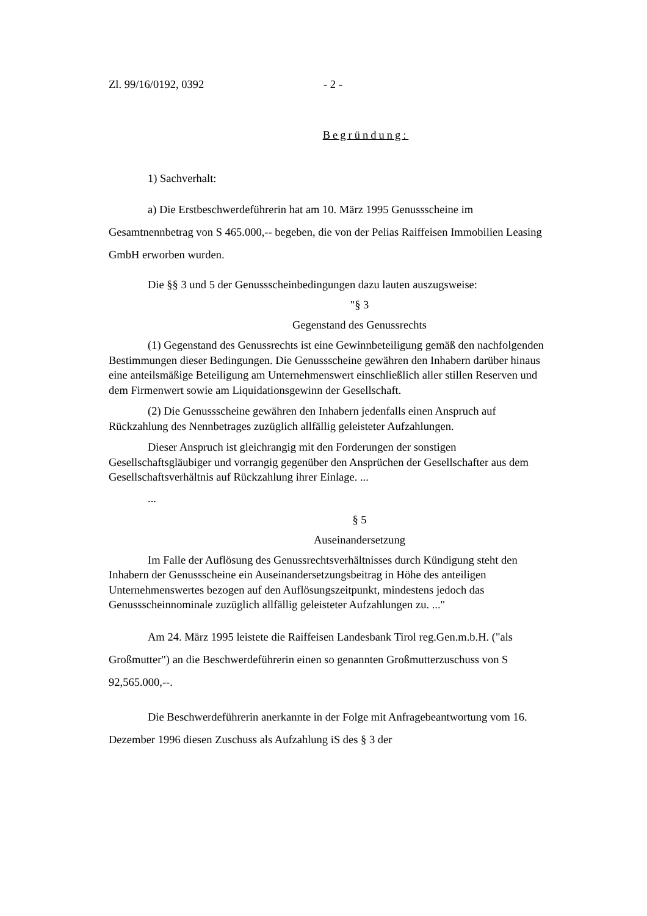Zl. 99/16/0192, 0392 - 2 -
Begründung:
1) Sachverhalt:
a) Die Erstbeschwerdeführerin hat am 10. März 1995 Genussscheine im Gesamtnennbetrag von S 465.000,-- begeben, die von der Pelias Raiffeisen Immobilien Leasing GmbH erworben wurden.
Die §§ 3 und 5 der Genussscheinbedingungen dazu lauten auszugsweise:
"§ 3
Gegenstand des Genussrechts
(1) Gegenstand des Genussrechts ist eine Gewinnbeteiligung gemäß den nachfolgenden Bestimmungen dieser Bedingungen. Die Genussscheine gewähren den Inhabern darüber hinaus eine anteilsmäßige Beteiligung am Unternehmenswert einschließlich aller stillen Reserven und dem Firmenwert sowie am Liquidationsgewinn der Gesellschaft.
(2) Die Genussscheine gewähren den Inhabern jedenfalls einen Anspruch auf Rückzahlung des Nennbetrages zuzüglich allfällig geleisteter Aufzahlungen.
Dieser Anspruch ist gleichrangig mit den Forderungen der sonstigen Gesellschaftsgläubiger und vorrangig gegenüber den Ansprüchen der Gesellschafter aus dem Gesellschaftsverhältnis auf Rückzahlung ihrer Einlage. ...
...
§ 5
Auseinandersetzung
Im Falle der Auflösung des Genussrechtsverhältnisses durch Kündigung steht den Inhabern der Genussscheine ein Auseinandersetzungsbeitrag in Höhe des anteiligen Unternehmenswertes bezogen auf den Auflösungszeitpunkt, mindestens jedoch das Genussscheinnominale zuzüglich allfällig geleisteter Aufzahlungen zu. ..."
Am 24. März 1995 leistete die Raiffeisen Landesbank Tirol reg.Gen.m.b.H. ("als Großmutter") an die Beschwerdeführerin einen so genannten Großmutterzuschuss von S 92,565.000,--.
Die Beschwerdeführerin anerkannte in der Folge mit Anfragebeantwortung vom 16. Dezember 1996 diesen Zuschuss als Aufzahlung iS des § 3 der